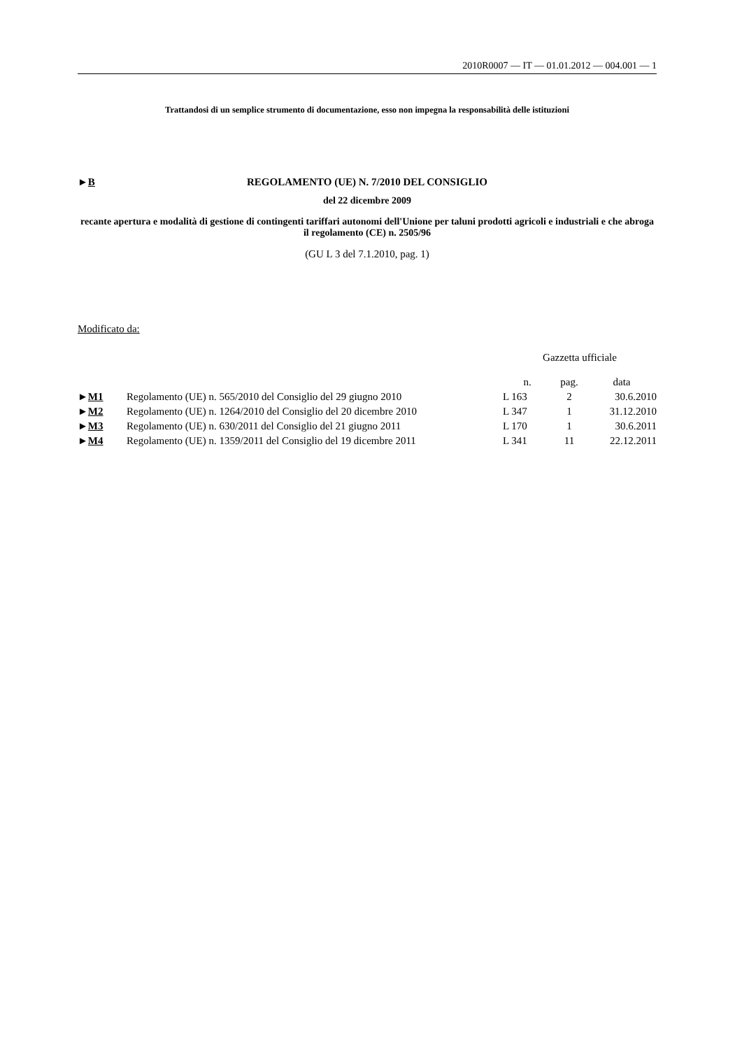2010R0007 — IT — 01.01.2012 — 004.001 — 1
Trattandosi di un semplice strumento di documentazione, esso non impegna la responsabilità delle istituzioni
►B REGOLAMENTO (UE) N. 7/2010 DEL CONSIGLIO
del 22 dicembre 2009
recante apertura e modalità di gestione di contingenti tariffari autonomi dell'Unione per taluni prodotti agricoli e industriali e che abroga il regolamento (CE) n. 2505/96
(GU L 3 del 7.1.2010, pag. 1)
Modificato da:
| | | Gazzetta ufficiale | | |
| --- | --- | --- | --- | --- |
| | | n. | pag. | data |
| ► M1 | Regolamento (UE) n. 565/2010 del Consiglio del 29 giugno 2010 | L 163 | 2 | 30.6.2010 |
| ► M2 | Regolamento (UE) n. 1264/2010 del Consiglio del 20 dicembre 2010 | L 347 | 1 | 31.12.2010 |
| ► M3 | Regolamento (UE) n. 630/2011 del Consiglio del 21 giugno 2011 | L 170 | 1 | 30.6.2011 |
| ► M4 | Regolamento (UE) n. 1359/2011 del Consiglio del 19 dicembre 2011 | L 341 | 11 | 22.12.2011 |